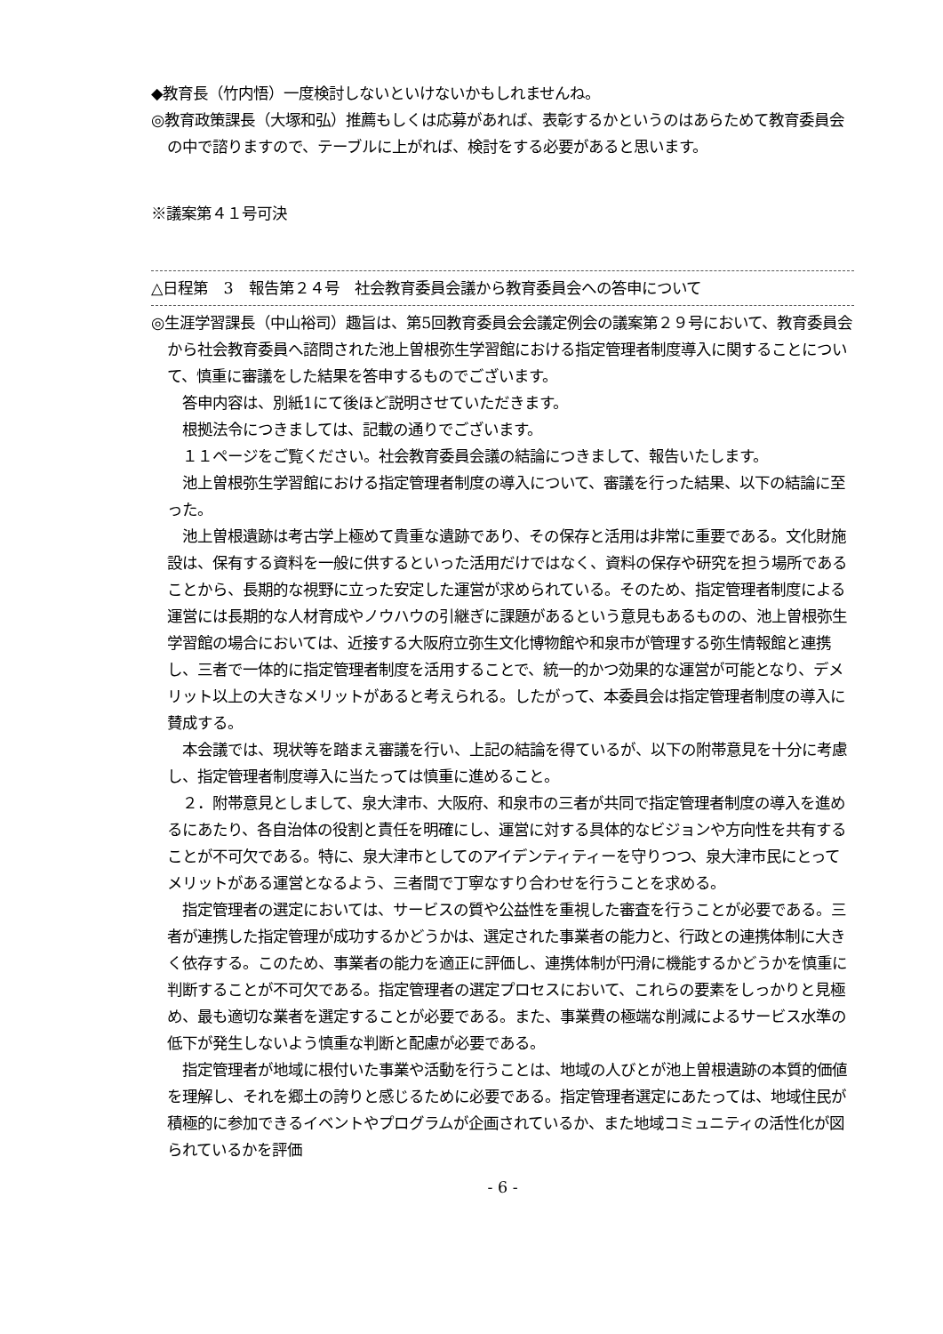◆教育長（竹内悟）一度検討しないといけないかもしれませんね。
◎教育政策課長（大塚和弘）推薦もしくは応募があれば、表彰するかというのはあらためて教育委員会の中で諮りますので、テーブルに上がれば、検討をする必要があると思います。
※議案第４１号可決
△日程第　3　報告第２４号　社会教育委員会議から教育委員会への答申について
◎生涯学習課長（中山裕司）趣旨は、第5回教育委員会会議定例会の議案第２９号において、教育委員会から社会教育委員へ諮問された池上曽根弥生学習館における指定管理者制度導入に関することについて、慎重に審議をした結果を答申するものでございます。
答申内容は、別紙1にて後ほど説明させていただきます。
根拠法令につきましては、記載の通りでございます。
１１ページをご覧ください。社会教育委員会議の結論につきまして、報告いたします。
池上曽根弥生学習館における指定管理者制度の導入について、審議を行った結果、以下の結論に至った。
池上曽根遺跡は考古学上極めて貴重な遺跡であり、その保存と活用は非常に重要である。文化財施設は、保有する資料を一般に供するといった活用だけではなく、資料の保存や研究を担う場所であることから、長期的な視野に立った安定した運営が求められている。そのため、指定管理者制度による運営には長期的な人材育成やノウハウの引継ぎに課題があるという意見もあるものの、池上曽根弥生学習館の場合においては、近接する大阪府立弥生文化博物館や和泉市が管理する弥生情報館と連携し、三者で一体的に指定管理者制度を活用することで、統一的かつ効果的な運営が可能となり、デメリット以上の大きなメリットがあると考えられる。したがって、本委員会は指定管理者制度の導入に賛成する。
本会議では、現状等を踏まえ審議を行い、上記の結論を得ているが、以下の附帯意見を十分に考慮し、指定管理者制度導入に当たっては慎重に進めること。
２．附帯意見としまして、泉大津市、大阪府、和泉市の三者が共同で指定管理者制度の導入を進めるにあたり、各自治体の役割と責任を明確にし、運営に対する具体的なビジョンや方向性を共有することが不可欠である。特に、泉大津市としてのアイデンティティーを守りつつ、泉大津市民にとってメリットがある運営となるよう、三者間で丁寧なすり合わせを行うことを求める。
指定管理者の選定においては、サービスの質や公益性を重視した審査を行うことが必要である。三者が連携した指定管理が成功するかどうかは、選定された事業者の能力と、行政との連携体制に大きく依存する。このため、事業者の能力を適正に評価し、連携体制が円滑に機能するかどうかを慎重に判断することが不可欠である。指定管理者の選定プロセスにおいて、これらの要素をしっかりと見極め、最も適切な業者を選定することが必要である。また、事業費の極端な削減によるサービス水準の低下が発生しないよう慎重な判断と配慮が必要である。
指定管理者が地域に根付いた事業や活動を行うことは、地域の人びとが池上曽根遺跡の本質的価値を理解し、それを郷土の誇りと感じるために必要である。指定管理者選定にあたっては、地域住民が積極的に参加できるイベントやプログラムが企画されているか、また地域コミュニティの活性化が図られているかを評価
- 6 -